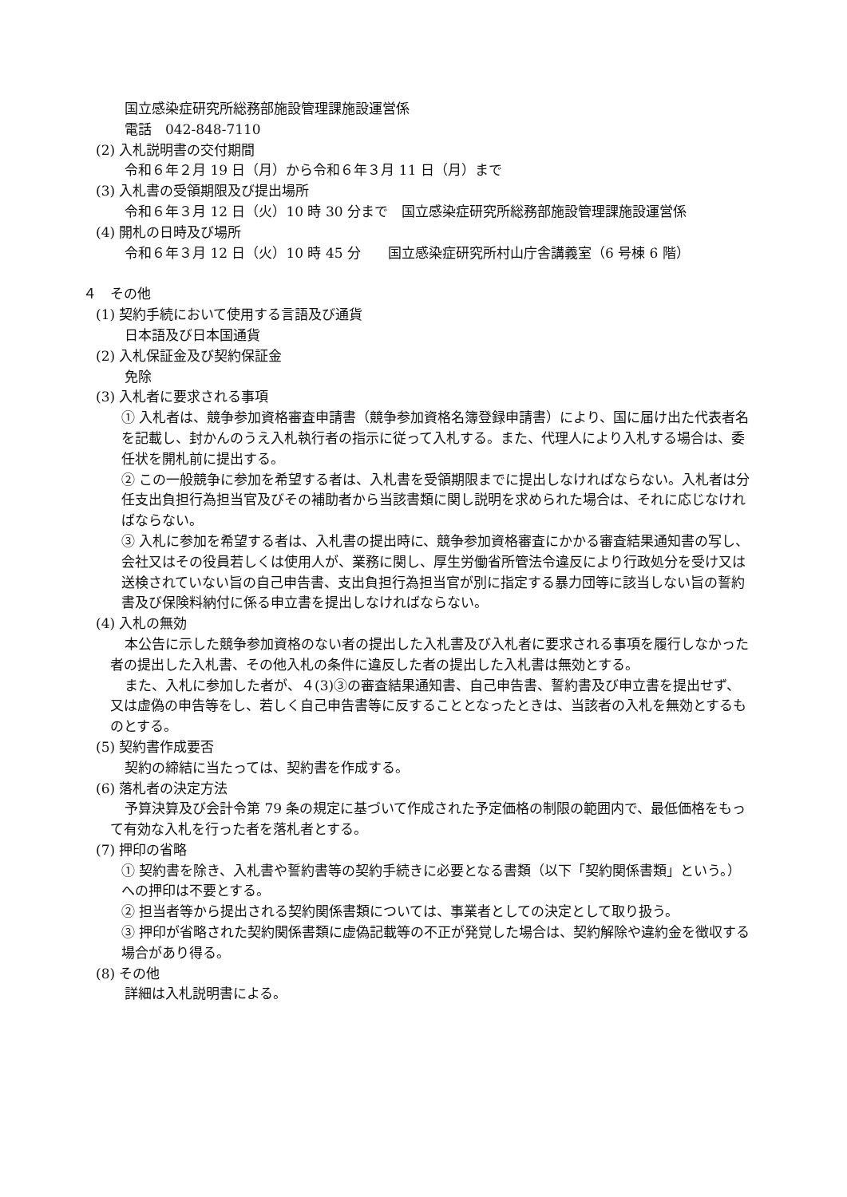国立感染症研究所総務部施設管理課施設運営係
電話　042-848-7110
(2) 入札説明書の交付期間
令和６年２月 19 日（月）から令和６年３月 11 日（月）まで
(3) 入札書の受領期限及び提出場所
令和６年３月 12 日（火）10 時 30 分まで　国立感染症研究所総務部施設管理課施設運営係
(4) 開札の日時及び場所
令和６年３月 12 日（火）10 時 45 分　　国立感染症研究所村山庁舎講義室（6 号棟 6 階）
４　その他
(1) 契約手続において使用する言語及び通貨
日本語及び日本国通貨
(2) 入札保証金及び契約保証金
免除
(3) 入札者に要求される事項
① 入札者は、競争参加資格審査申請書（競争参加資格名簿登録申請書）により、国に届け出た代表者名を記載し、封かんのうえ入札執行者の指示に従って入札する。また、代理人により入札する場合は、委任状を開札前に提出する。
② この一般競争に参加を希望する者は、入札書を受領期限までに提出しなければならない。入札者は分任支出負担行為担当官及びその補助者から当該書類に関し説明を求められた場合は、それに応じなければならない。
③ 入札に参加を希望する者は、入札書の提出時に、競争参加資格審査にかかる審査結果通知書の写し、会社又はその役員若しくは使用人が、業務に関し、厚生労働省所管法令違反により行政処分を受け又は送検されていない旨の自己申告書、支出負担行為担当官が別に指定する暴力団等に該当しない旨の誓約書及び保険料納付に係る申立書を提出しなければならない。
(4) 入札の無効
本公告に示した競争参加資格のない者の提出した入札書及び入札者に要求される事項を履行しなかった者の提出した入札書、その他入札の条件に違反した者の提出した入札書は無効とする。
また、入札に参加した者が、４(3)③の審査結果通知書、自己申告書、誓約書及び申立書を提出せず、又は虚偽の申告等をし、若しく自己申告書等に反することとなったときは、当該者の入札を無効とするものとする。
(5) 契約書作成要否
契約の締結に当たっては、契約書を作成する。
(6) 落札者の決定方法
予算決算及び会計令第 79 条の規定に基づいて作成された予定価格の制限の範囲内で、最低価格をもって有効な入札を行った者を落札者とする。
(7) 押印の省略
① 契約書を除き、入札書や誓約書等の契約手続きに必要となる書類（以下「契約関係書類」という。）への押印は不要とする。
② 担当者等から提出される契約関係書類については、事業者としての決定として取り扱う。
③ 押印が省略された契約関係書類に虚偽記載等の不正が発覚した場合は、契約解除や違約金を徴収する場合があり得る。
(8) その他
詳細は入札説明書による。